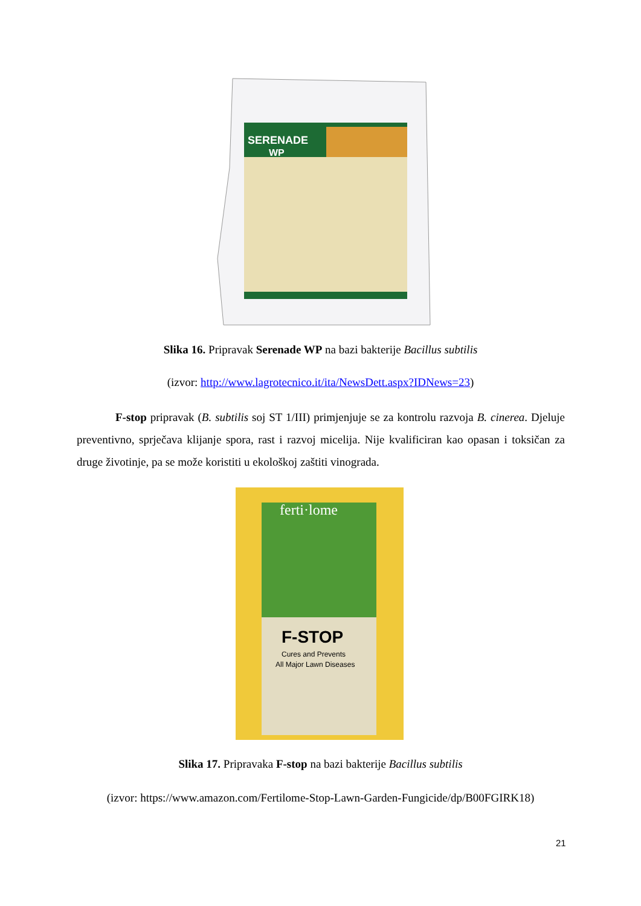SERENADE
WP
Slika 16. Pripravak Serenade WP na bazi bakterije Bacillus subtilis
(izvor: http://www.lagrotecnico.it/ita/NewsDett.aspx?IDNews=23)
F-stop pripravak (B. subtilis soj ST 1/III) primjenjuje se za kontrolu razvoja B. cinerea. Djeluje preventivno, sprječava klijanje spora, rast i razvoj micelija. Nije kvalificiran kao opasan i toksičan za druge životinje, pa se može koristiti u ekološkoj zaštiti vinograda.
ferti·lome
F-STOP
Cures and Prevents
All Major Lawn Diseases
Slika 17. Pripravaka F-stop na bazi bakterije Bacillus subtilis
(izvor: https://www.amazon.com/Fertilome-Stop-Lawn-Garden-Fungicide/dp/B00FGIRK18)
21